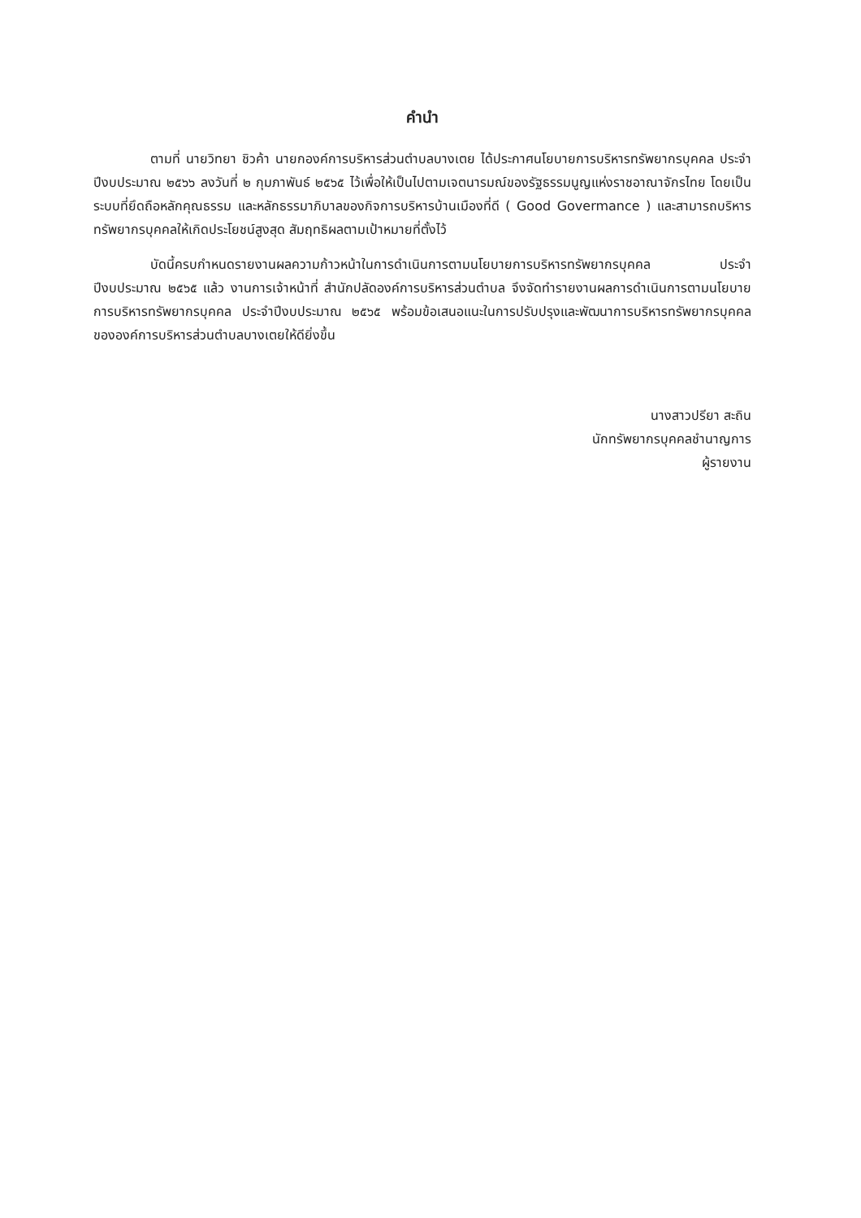คำนำ
ตามที่ นายวิทยา ชิวค้า นายกองค์การบริหารส่วนตำบลบางเตย ได้ประกาศนโยบายการบริหารทรัพยากรบุคคล ประจำปีงบประมาณ ๒๕๖๖ ลงวันที่ ๒ กุมภาพันธ์ ๒๕๖๕ ไว้เพื่อให้เป็นไปตามเจตนารมณ์ของรัฐธรรมนูญแห่งราชอาณาจักรไทย โดยเป็นระบบที่ยึดถือหลักคุณธรรม และหลักธรรมาภิบาลของกิจการบริหารบ้านเมืองที่ดี ( Good Govermance ) และสามารถบริหารทรัพยากรบุคคลให้เกิดประโยชน์สูงสุด สัมฤทธิผลตามเป้าหมายที่ตั้งไว้
บัดนี้ครบกำหนดรายงานผลความก้าวหน้าในการดำเนินการตามนโยบายการบริหารทรัพยากรบุคคล ประจำปีงบประมาณ ๒๕๖๕ แล้ว งานการเจ้าหน้าที่ สำนักปลัดองค์การบริหารส่วนตำบล จึงจัดทำรายงานผลการดำเนินการตามนโยบายการบริหารทรัพยากรบุคคล ประจำปีงบประมาณ ๒๕๖๕ พร้อมข้อเสนอแนะในการปรับปรุงและพัฒนาการบริหารทรัพยากรบุคคลขององค์การบริหารส่วนตำบลบางเตยให้ดียิ่งขึ้น
นางสาวปรียา สะถิน
นักทรัพยากรบุคคลชำนาญการ
ผู้รายงาน